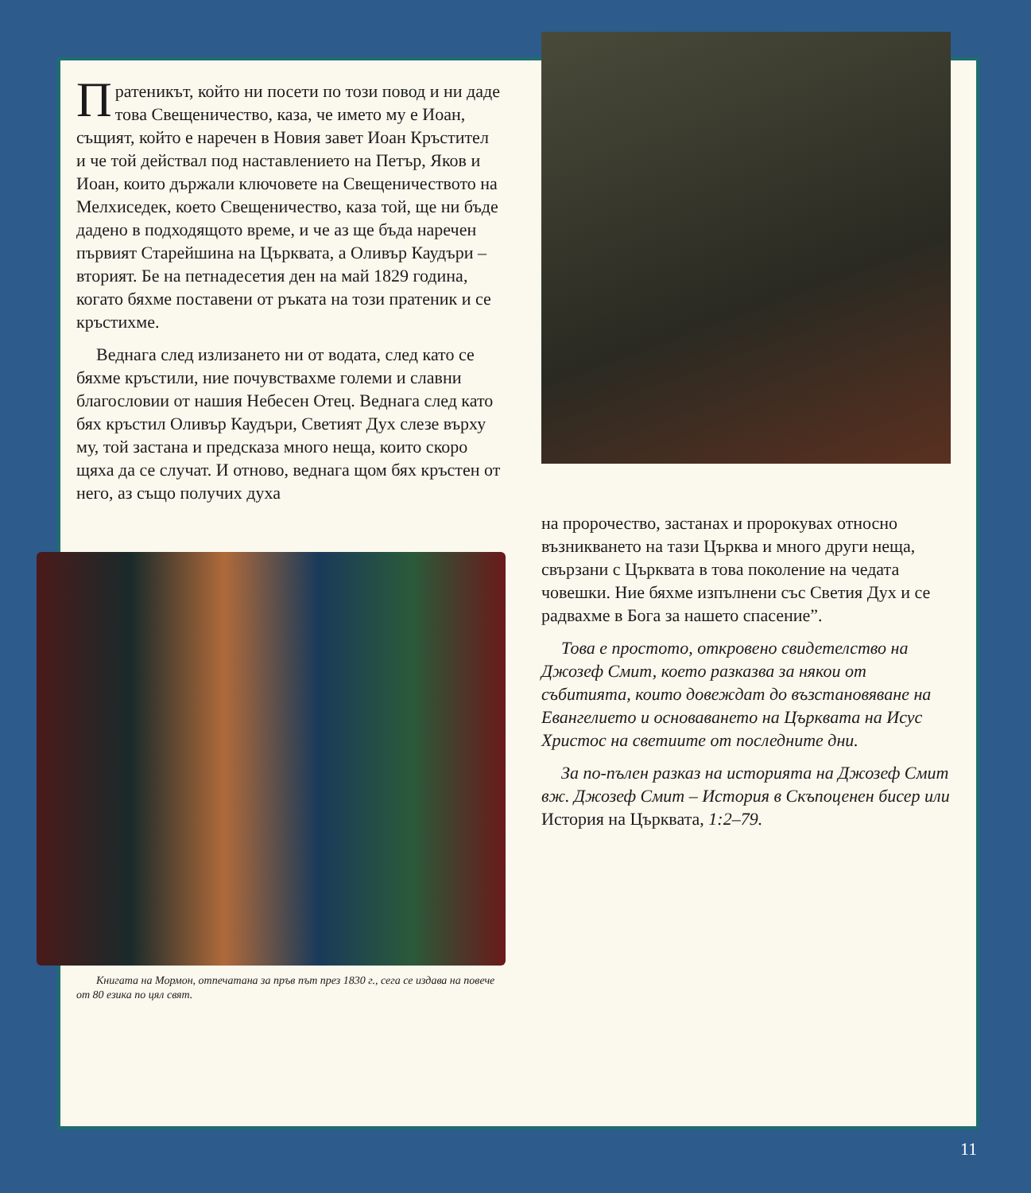Пратеникът, който ни посети по този повод и ни даде това Свещеничество, каза, че името му е Иоан, същият, който е наречен в Новия завет Иоан Кръстител и че той действал под наставлението на Петър, Яков и Иоан, които държали ключовете на Свещеничеството на Мелхиседек, което Свещеничество, каза той, ще ни бъде дадено в подходящото време, и че аз ще бъда наречен първият Старейшина на Църквата, а Оливър Каудъри – вторият. Бе на петнадесетия ден на май 1829 година, когато бяхме поставени от ръката на този пратеник и се кръстихме.
Веднага след излизането ни от водата, след като се бяхме кръстили, ние почувствахме големи и славни благословии от нашия Небесен Отец. Веднага след като бях кръстил Оливър Каудъри, Светият Дух слезе върху му, той застана и предсказа много неща, които скоро щяха да се случат. И отново, веднага щом бях кръстен от него, аз също получих духа
Книгата на Мормон, отпечатана за пръв път през 1830 г., сега се издава на повече от 80 езика по цял свят.
на пророчество, застанах и пророкувах относно възникването на тази Църква и много други неща, свързани с Църквата в това поколение на чедата човешки. Ние бяхме изпълнени със Светия Дух и се радвахме в Бога за нашето спасение”.
Това е простото, откровено свидетелство на Джозеф Смит, което разказва за някои от събитията, които довеждат до възстановяване на Евангелието и основаването на Църквата на Исус Христос на светиите от последните дни.
За по-пълен разказ на историята на Джозеф Смит вж. Джозеф Смит – История в Скъпоценен бисер или История на Църквата, 1:2–79.
11